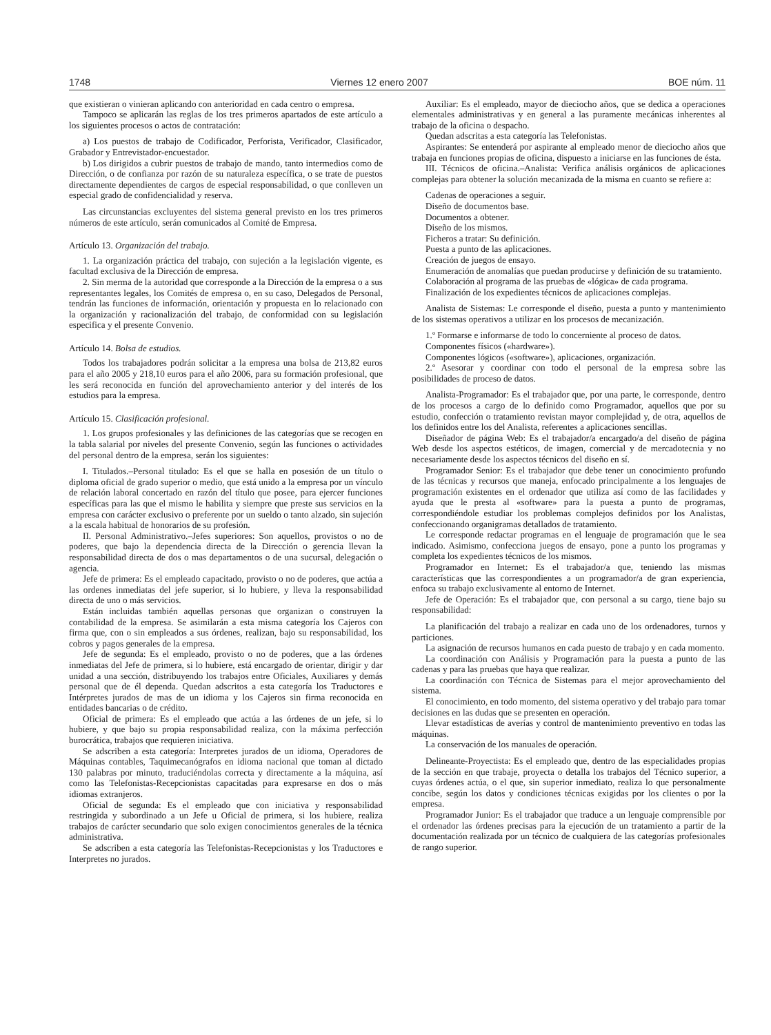1748 Viernes 12 enero 2007 BOE núm. 11
que existieran o vinieran aplicando con anterioridad en cada centro o empresa.
Tampoco se aplicarán las reglas de los tres primeros apartados de este artículo a los siguientes procesos o actos de contratación:
a) Los puestos de trabajo de Codificador, Perforista, Verificador, Clasificador, Grabador y Entrevistador-encuestador.
b) Los dirigidos a cubrir puestos de trabajo de mando, tanto intermedios como de Dirección, o de confianza por razón de su naturaleza específica, o se trate de puestos directamente dependientes de cargos de especial responsabilidad, o que conlleven un especial grado de confidencialidad y reserva.
Las circunstancias excluyentes del sistema general previsto en los tres primeros números de este artículo, serán comunicados al Comité de Empresa.
Artículo 13. Organización del trabajo.
1. La organización práctica del trabajo, con sujeción a la legislación vigente, es facultad exclusiva de la Dirección de empresa.
2. Sin merma de la autoridad que corresponde a la Dirección de la empresa o a sus representantes legales, los Comités de empresa o, en su caso, Delegados de Personal, tendrán las funciones de información, orientación y propuesta en lo relacionado con la organización y racionalización del trabajo, de conformidad con su legislación especifica y el presente Convenio.
Artículo 14. Bolsa de estudios.
Todos los trabajadores podrán solicitar a la empresa una bolsa de 213,82 euros para el año 2005 y 218,10 euros para el año 2006, para su formación profesional, que les será reconocida en función del aprovechamiento anterior y del interés de los estudios para la empresa.
Artículo 15. Clasificación profesional.
1. Los grupos profesionales y las definiciones de las categorías que se recogen en la tabla salarial por niveles del presente Convenio, según las funciones o actividades del personal dentro de la empresa, serán los siguientes:
I. Titulados.–Personal titulado: Es el que se halla en posesión de un título o diploma oficial de grado superior o medio, que está unido a la empresa por un vínculo de relación laboral concertado en razón del título que posee, para ejercer funciones específicas para las que el mismo le habilita y siempre que preste sus servicios en la empresa con carácter exclusivo o preferente por un sueldo o tanto alzado, sin sujeción a la escala habitual de honorarios de su profesión.
II. Personal Administrativo.–Jefes superiores: Son aquellos, provistos o no de poderes, que bajo la dependencia directa de la Dirección o gerencia llevan la responsabilidad directa de dos o mas departamentos o de una sucursal, delegación o agencia.
Jefe de primera: Es el empleado capacitado, provisto o no de poderes, que actúa a las ordenes inmediatas del jefe superior, si lo hubiere, y lleva la responsabilidad directa de uno o más servicios.
Están incluidas también aquellas personas que organizan o construyen la contabilidad de la empresa. Se asimilarán a esta misma categoría los Cajeros con firma que, con o sin empleados a sus órdenes, realizan, bajo su responsabilidad, los cobros y pagos generales de la empresa.
Jefe de segunda: Es el empleado, provisto o no de poderes, que a las órdenes inmediatas del Jefe de primera, si lo hubiere, está encargado de orientar, dirigir y dar unidad a una sección, distribuyendo los trabajos entre Oficiales, Auxiliares y demás personal que de él dependa. Quedan adscritos a esta categoría los Traductores e Intérpretes jurados de mas de un idioma y los Cajeros sin firma reconocida en entidades bancarias o de crédito.
Oficial de primera: Es el empleado que actúa a las órdenes de un jefe, si lo hubiere, y que bajo su propia responsabilidad realiza, con la máxima perfección burocrática, trabajos que requieren iniciativa.
Se adscriben a esta categoría: Interpretes jurados de un idioma, Operadores de Máquinas contables, Taquimecanógrafos en idioma nacional que toman al dictado 130 palabras por minuto, traduciéndolas correcta y directamente a la máquina, así como las Telefonistas-Recepcionistas capacitadas para expresarse en dos o más idiomas extranjeros.
Oficial de segunda: Es el empleado que con iniciativa y responsabilidad restringida y subordinado a un Jefe u Oficial de primera, si los hubiere, realiza trabajos de carácter secundario que solo exigen conocimientos generales de la técnica administrativa.
Se adscriben a esta categoría las Telefonistas-Recepcionistas y los Traductores e Interpretes no jurados.
Auxiliar: Es el empleado, mayor de dieciocho años, que se dedica a operaciones elementales administrativas y en general a las puramente mecánicas inherentes al trabajo de la oficina o despacho.
Quedan adscritas a esta categoría las Telefonistas.
Aspirantes: Se entenderá por aspirante al empleado menor de dieciocho años que trabaja en funciones propias de oficina, dispuesto a iniciarse en las funciones de ésta.
III. Técnicos de oficina.–Analista: Verifica análisis orgánicos de aplicaciones complejas para obtener la solución mecanizada de la misma en cuanto se refiere a:
Cadenas de operaciones a seguir.
Diseño de documentos base.
Documentos a obtener.
Diseño de los mismos.
Ficheros a tratar: Su definición.
Puesta a punto de las aplicaciones.
Creación de juegos de ensayo.
Enumeración de anomalías que puedan producirse y definición de su tratamiento.
Colaboración al programa de las pruebas de «lógica» de cada programa.
Finalización de los expedientes técnicos de aplicaciones complejas.
Analista de Sistemas: Le corresponde el diseño, puesta a punto y mantenimiento de los sistemas operativos a utilizar en los procesos de mecanización.
1.º Formarse e informarse de todo lo concerniente al proceso de datos.
Componentes físicos («hardware»).
Componentes lógicos («software»), aplicaciones, organización.
2.º Asesorar y coordinar con todo el personal de la empresa sobre las posibilidades de proceso de datos.
Analista-Programador: Es el trabajador que, por una parte, le corresponde, dentro de los procesos a cargo de lo definido como Programador, aquellos que por su estudio, confección o tratamiento revistan mayor complejidad y, de otra, aquellos de los definidos entre los del Analista, referentes a aplicaciones sencillas.
Diseñador de página Web: Es el trabajador/a encargado/a del diseño de página Web desde los aspectos estéticos, de imagen, comercial y de mercadotecnia y no necesariamente desde los aspectos técnicos del diseño en sí.
Programador Senior: Es el trabajador que debe tener un conocimiento profundo de las técnicas y recursos que maneja, enfocado principalmente a los lenguajes de programación existentes en el ordenador que utiliza así como de las facilidades y ayuda que le presta al «software» para la puesta a punto de programas, correspondiéndole estudiar los problemas complejos definidos por los Analistas, confeccionando organigramas detallados de tratamiento.
Le corresponde redactar programas en el lenguaje de programación que le sea indicado. Asimismo, confecciona juegos de ensayo, pone a punto los programas y completa los expedientes técnicos de los mismos.
Programador en Internet: Es el trabajador/a que, teniendo las mismas características que las correspondientes a un programador/a de gran experiencia, enfoca su trabajo exclusivamente al entorno de Internet.
Jefe de Operación: Es el trabajador que, con personal a su cargo, tiene bajo su responsabilidad:
La planificación del trabajo a realizar en cada uno de los ordenadores, turnos y particiones.
La asignación de recursos humanos en cada puesto de trabajo y en cada momento.
La coordinación con Análisis y Programación para la puesta a punto de las cadenas y para las pruebas que haya que realizar.
La coordinación con Técnica de Sistemas para el mejor aprovechamiento del sistema.
El conocimiento, en todo momento, del sistema operativo y del trabajo para tomar decisiones en las dudas que se presenten en operación.
Llevar estadísticas de averías y control de mantenimiento preventivo en todas las máquinas.
La conservación de los manuales de operación.
Delineante-Proyectista: Es el empleado que, dentro de las especialidades propias de la sección en que trabaje, proyecta o detalla los trabajos del Técnico superior, a cuyas órdenes actúa, o el que, sin superior inmediato, realiza lo que personalmente concibe, según los datos y condiciones técnicas exigidas por los clientes o por la empresa.
Programador Junior: Es el trabajador que traduce a un lenguaje comprensible por el ordenador las órdenes precisas para la ejecución de un tratamiento a partir de la documentación realizada por un técnico de cualquiera de las categorías profesionales de rango superior.